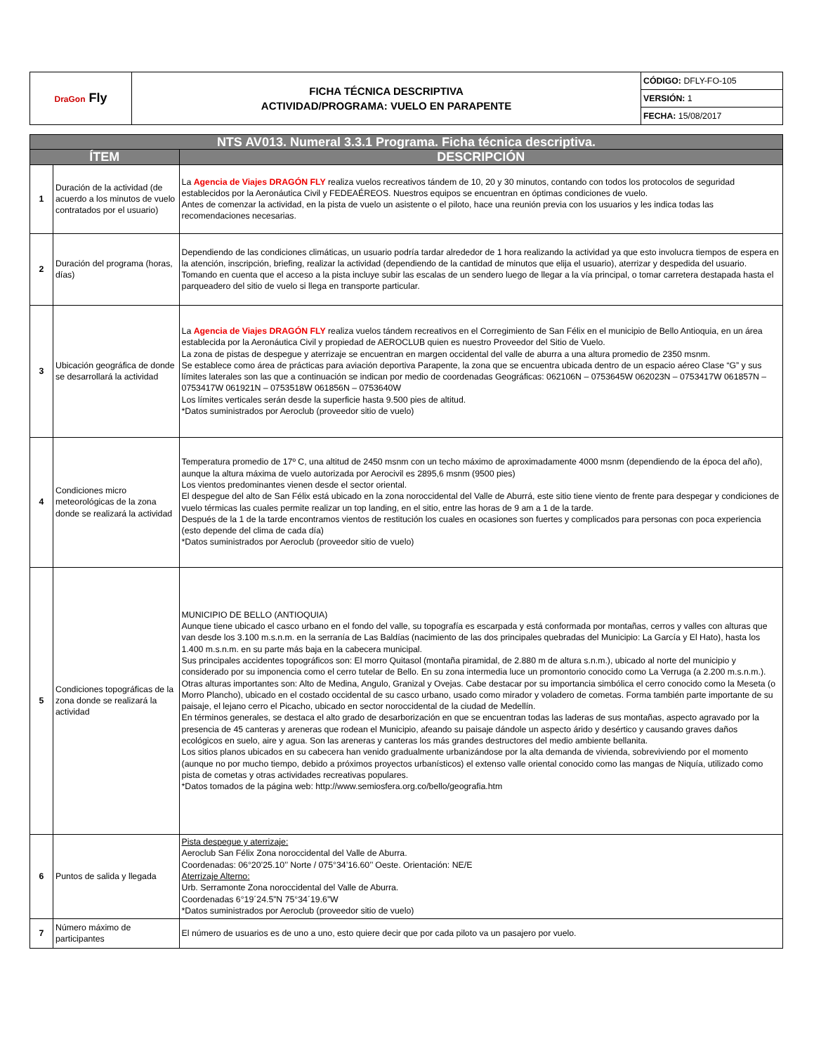| DraGon Fly | FICHA TÉCNICA DESCRIPTIVA ACTIVIDAD/PROGRAMA: VUELO EN PARAPENTE | CÓDIGO: DFLY-FO-105 |
| | | VERSIÓN: 1 |
| | | FECHA: 15/08/2017 |
| NTS AV013. Numeral 3.3.1 Programa. Ficha técnica descriptiva. | | |
| --- | --- | --- |
| ÍTEM | | DESCRIPCIÓN |
| 1 | Duración de la actividad (de acuerdo a los minutos de vuelo contratados por el usuario) | La Agencia de Viajes DRAGÓN FLY realiza vuelos recreativos tándem de 10, 20 y 30 minutos, contando con todos los protocolos de seguridad establecidos por la Aeronáutica Civil y FEDEAÉREOS. Nuestros equipos se encuentran en óptimas condiciones de vuelo. Antes de comenzar la actividad, en la pista de vuelo un asistente o el piloto, hace una reunión previa con los usuarios y les indica todas las recomendaciones necesarias. |
| 2 | Duración del programa (horas, días) | Dependiendo de las condiciones climáticas, un usuario podría tardar alrededor de 1 hora realizando la actividad ya que esto involucra tiempos de espera en la atención, inscripción, briefing, realizar la actividad (dependiendo de la cantidad de minutos que elija el usuario), aterrizar y despedida del usuario. Tomando en cuenta que el acceso a la pista incluye subir las escalas de un sendero luego de llegar a la vía principal, o tomar carretera destapada hasta el parqueadero del sitio de vuelo si llega en transporte particular. |
| 3 | Ubicación geográfica de donde se desarrollará la actividad | La Agencia de Viajes DRAGÓN FLY realiza vuelos tándem recreativos en el Corregimiento de San Félix en el municipio de Bello Antioquia, en un área establecida por la Aeronáutica Civil y propiedad de AEROCLUB quien es nuestro Proveedor del Sitio de Vuelo. La zona de pistas de despegue y aterrizaje se encuentran en margen occidental del valle de aburra a una altura promedio de 2350 msnm. Se establece como área de prácticas para aviación deportiva Parapente, la zona que se encuentra ubicada dentro de un espacio aéreo Clase “G” y sus límites laterales son las que a continuación se indican por medio de coordenadas Geográficas: 062106N – 0753645W 062023N – 0753417W 061857N – 0753417W 061921N – 0753518W 061856N – 0753640W Los límites verticales serán desde la superficie hasta 9.500 pies de altitud. *Datos suministrados por Aeroclub (proveedor sitio de vuelo) |
| 4 | Condiciones micro meteorológicas de la zona donde se realizará la actividad | Temperatura promedio de 17º C, una altitud de 2450 msnm con un techo máximo de aproximadamente 4000 msnm (dependiendo de la época del año), aunque la altura máxima de vuelo autorizada por Aerocivil es 2895,6 msnm (9500 pies) Los vientos predominantes vienen desde el sector oriental. El despegue del alto de San Félix está ubicado en la zona noroccidental del Valle de Aburrá, este sitio tiene viento de frente para despegar y condiciones de vuelo térmicas las cuales permite realizar un top landing, en el sitio, entre las horas de 9 am a 1 de la tarde. Después de la 1 de la tarde encontramos vientos de restitución los cuales en ocasiones son fuertes y complicados para personas con poca experiencia (esto depende del clima de cada día) *Datos suministrados por Aeroclub (proveedor sitio de vuelo) |
| 5 | Condiciones topográficas de la zona donde se realizará la actividad | MUNICIPIO DE BELLO (ANTIOQUIA) Aunque tiene ubicado el casco urbano en el fondo del valle, su topografía es escarpada y está conformada por montañas, cerros y valles con alturas que van desde los 3.100 m.s.n.m. en la serranía de Las Baldías (nacimiento de las dos principales quebradas del Municipio: La García y El Hato), hasta los 1.400 m.s.n.m. en su parte más baja en la cabecera municipal. Sus principales accidentes topográficos son: El morro Quitasol (montaña piramidal, de 2.880 m de altura s.n.m.), ubicado al norte del municipio y considerado por su imponencia como el cerro tutelar de Bello. En su zona intermedia luce un promontorio conocido como La Verruga (a 2.200 m.s.n.m.). Otras alturas importantes son: Alto de Medina, Angulo, Granizal y Ovejas. Cabe destacar por su importancia simbólica el cerro conocido como la Meseta (o Morro Plancho), ubicado en el costado occidental de su casco urbano, usado como mirador y voladero de cometas. Forma también parte importante de su paisaje, el lejano cerro el Picacho, ubicado en sector noroccidental de la ciudad de Medellín. En términos generales, se destaca el alto grado de desarborización en que se encuentran todas las laderas de sus montañas, aspecto agravado por la presencia de 45 canteras y areneras que rodean el Municipio, afeando su paisaje dándole un aspecto árido y desértico y causando graves daños ecológicos en suelo, aire y agua. Son las areneras y canteras los más grandes destructores del medio ambiente bellanita. Los sitios planos ubicados en su cabecera han venido gradualmente urbanizándose por la alta demanda de vivienda, sobreviviendo por el momento (aunque no por mucho tiempo, debido a próximos proyectos urbanísticos) el extenso valle oriental conocido como las mangas de Niquía, utilizado como pista de cometas y otras actividades recreativas populares. *Datos tomados de la página web: http://www.semiosfera.org.co/bello/geografia.htm |
| 6 | Puntos de salida y llegada | Pista despegue y aterrizaje: Aeroclub San Félix Zona noroccidental del Valle de Aburra. Coordenadas: 06°20’25.10’’ Norte / 075°34’16.60’’ Oeste. Orientación: NE/E Aterrizaje Alterno: Urb. Serramonte Zona noroccidental del Valle de Aburra. Coordenadas 6°19´24.5”N 75°34´19.6”W *Datos suministrados por Aeroclub (proveedor sitio de vuelo) |
| 7 | Número máximo de participantes | El número de usuarios es de uno a uno, esto quiere decir que por cada piloto va un pasajero por vuelo. |